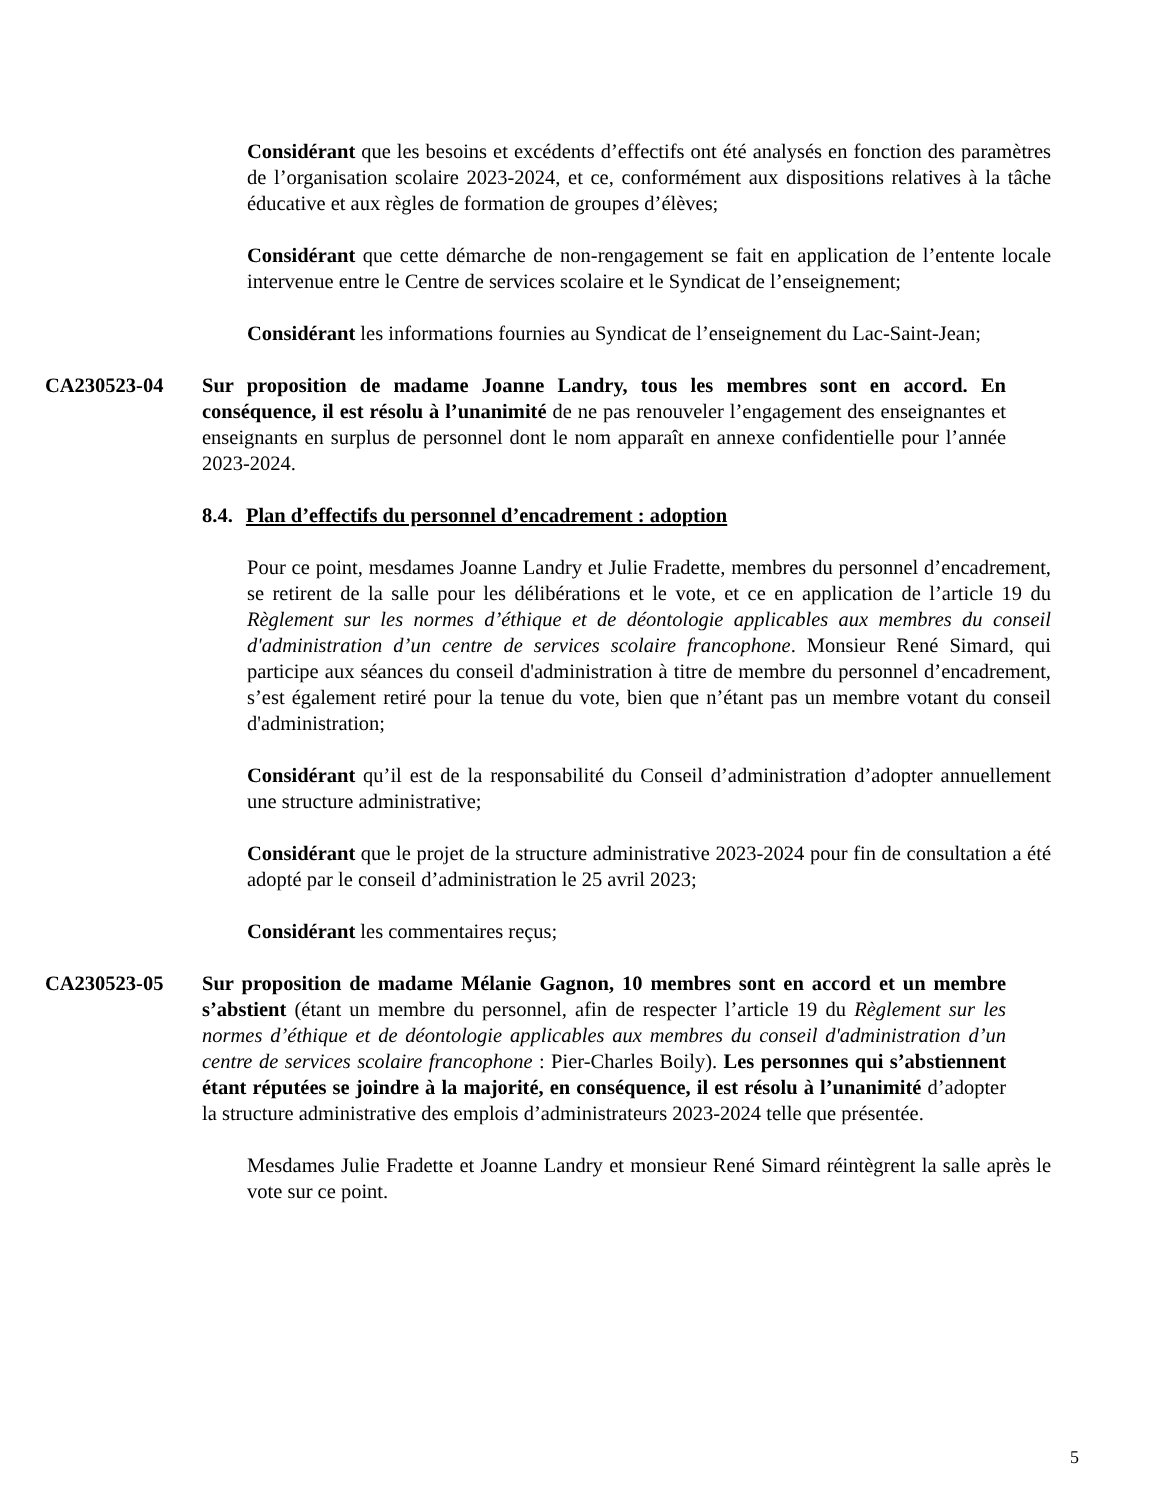Considérant que les besoins et excédents d’effectifs ont été analysés en fonction des paramètres de l’organisation scolaire 2023-2024, et ce, conformément aux dispositions relatives à la tâche éducative et aux règles de formation de groupes d’élèves;
Considérant que cette démarche de non-rengagement se fait en application de l’entente locale intervenue entre le Centre de services scolaire et le Syndicat de l’enseignement;
Considérant les informations fournies au Syndicat de l’enseignement du Lac-Saint-Jean;
CA230523-04 Sur proposition de madame Joanne Landry, tous les membres sont en accord. En conséquence, il est résolu à l’unanimité de ne pas renouveler l’engagement des enseignantes et enseignants en surplus de personnel dont le nom apparaît en annexe confidentielle pour l’année 2023-2024.
8.4. Plan d’effectifs du personnel d’encadrement : adoption
Pour ce point, mesdames Joanne Landry et Julie Fradette, membres du personnel d’encadrement, se retirent de la salle pour les délibérations et le vote, et ce en application de l’article 19 du Règlement sur les normes d’éthique et de déontologie applicables aux membres du conseil d'administration d’un centre de services scolaire francophone. Monsieur René Simard, qui participe aux séances du conseil d'administration à titre de membre du personnel d’encadrement, s’est également retiré pour la tenue du vote, bien que n’étant pas un membre votant du conseil d'administration;
Considérant qu’il est de la responsabilité du Conseil d’administration d’adopter annuellement une structure administrative;
Considérant que le projet de la structure administrative 2023-2024 pour fin de consultation a été adopté par le conseil d’administration le 25 avril 2023;
Considérant les commentaires reçus;
CA230523-05 Sur proposition de madame Mélanie Gagnon, 10 membres sont en accord et un membre s’abstient (étant un membre du personnel, afin de respecter l’article 19 du Règlement sur les normes d’éthique et de déontologie applicables aux membres du conseil d'administration d’un centre de services scolaire francophone : Pier-Charles Boily). Les personnes qui s’abstiennent étant réputées se joindre à la majorité, en conséquence, il est résolu à l’unanimité d’adopter la structure administrative des emplois d’administrateurs 2023-2024 telle que présentée.
Mesdames Julie Fradette et Joanne Landry et monsieur René Simard réintègrent la salle après le vote sur ce point.
5